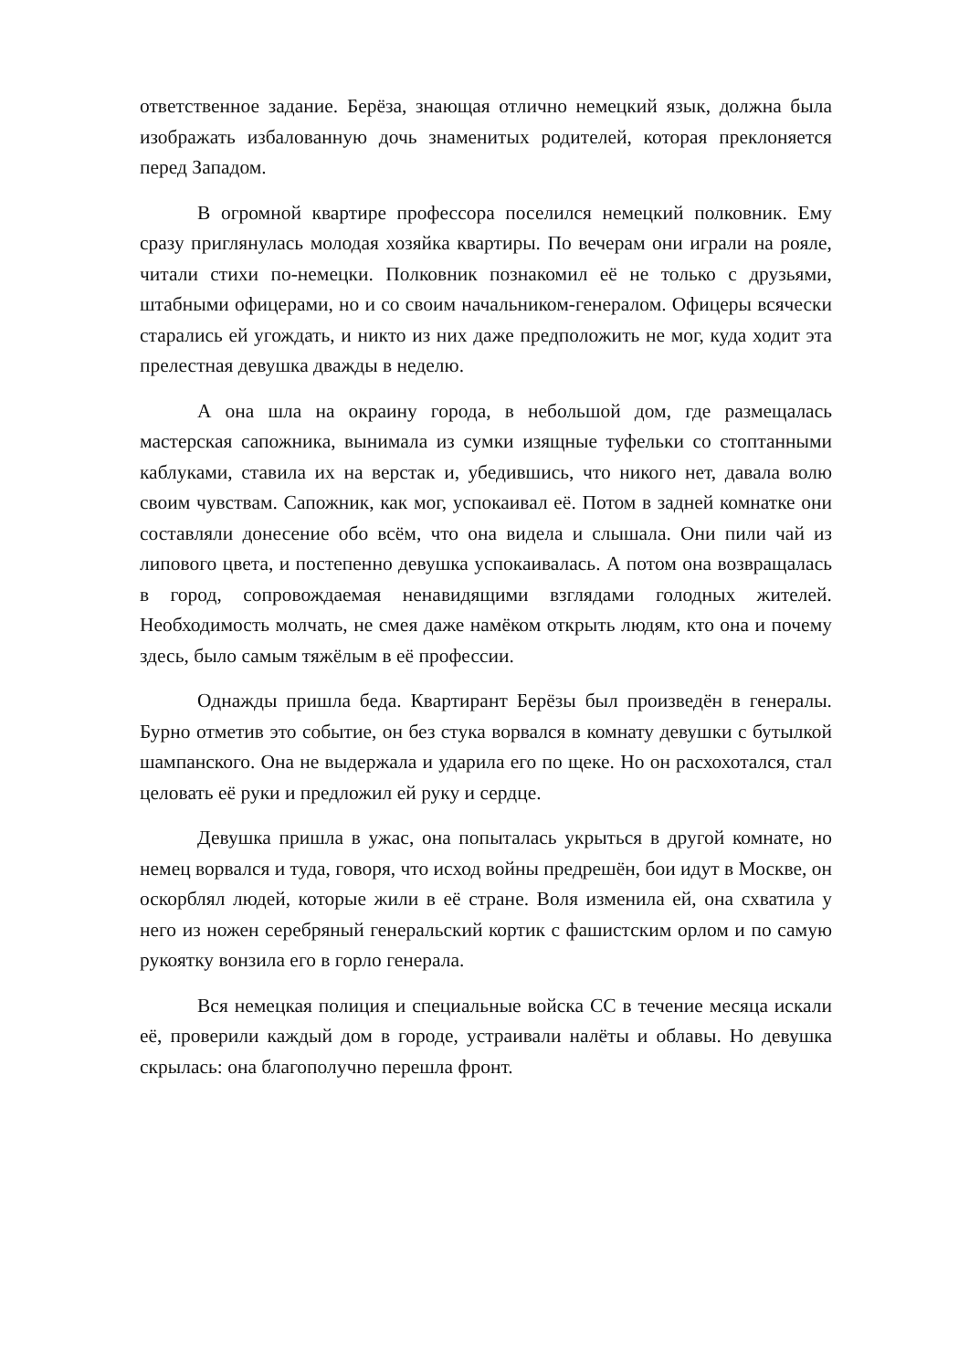ответственное задание. Берёза, знающая отлично немецкий язык, должна была изображать избалованную дочь знаменитых родителей, которая преклоняется перед Западом.
В огромной квартире профессора поселился немецкий полковник. Ему сразу приглянулась молодая хозяйка квартиры. По вечерам они играли на рояле, читали стихи по-немецки. Полковник познакомил её не только с друзьями, штабными офицерами, но и со своим начальником-генералом. Офицеры всячески старались ей угождать, и никто из них даже предположить не мог, куда ходит эта прелестная девушка дважды в неделю.
А она шла на окраину города, в небольшой дом, где размещалась мастерская сапожника, вынимала из сумки изящные туфельки со стоптанными каблуками, ставила их на верстак и, убедившись, что никого нет, давала волю своим чувствам. Сапожник, как мог, успокаивал её. Потом в задней комнатке они составляли донесение обо всём, что она видела и слышала. Они пили чай из липового цвета, и постепенно девушка успокаивалась. А потом она возвращалась в город, сопровождаемая ненавидящими взглядами голодных жителей. Необходимость молчать, не смея даже намёком открыть людям, кто она и почему здесь, было самым тяжёлым в её профессии.
Однажды пришла беда. Квартирант Берёзы был произведён в генералы. Бурно отметив это событие, он без стука ворвался в комнату девушки с бутылкой шампанского. Она не выдержала и ударила его по щеке. Но он расхохотался, стал целовать её руки и предложил ей руку и сердце.
Девушка пришла в ужас, она попыталась укрыться в другой комнате, но немец ворвался и туда, говоря, что исход войны предрешён, бои идут в Москве, он оскорблял людей, которые жили в её стране. Воля изменила ей, она схватила у него из ножен серебряный генеральский кортик с фашистским орлом и по самую рукоятку вонзила его в горло генерала.
Вся немецкая полиция и специальные войска СС в течение месяца искали её, проверили каждый дом в городе, устраивали налёты и облавы. Но девушка скрылась: она благополучно перешла фронт.